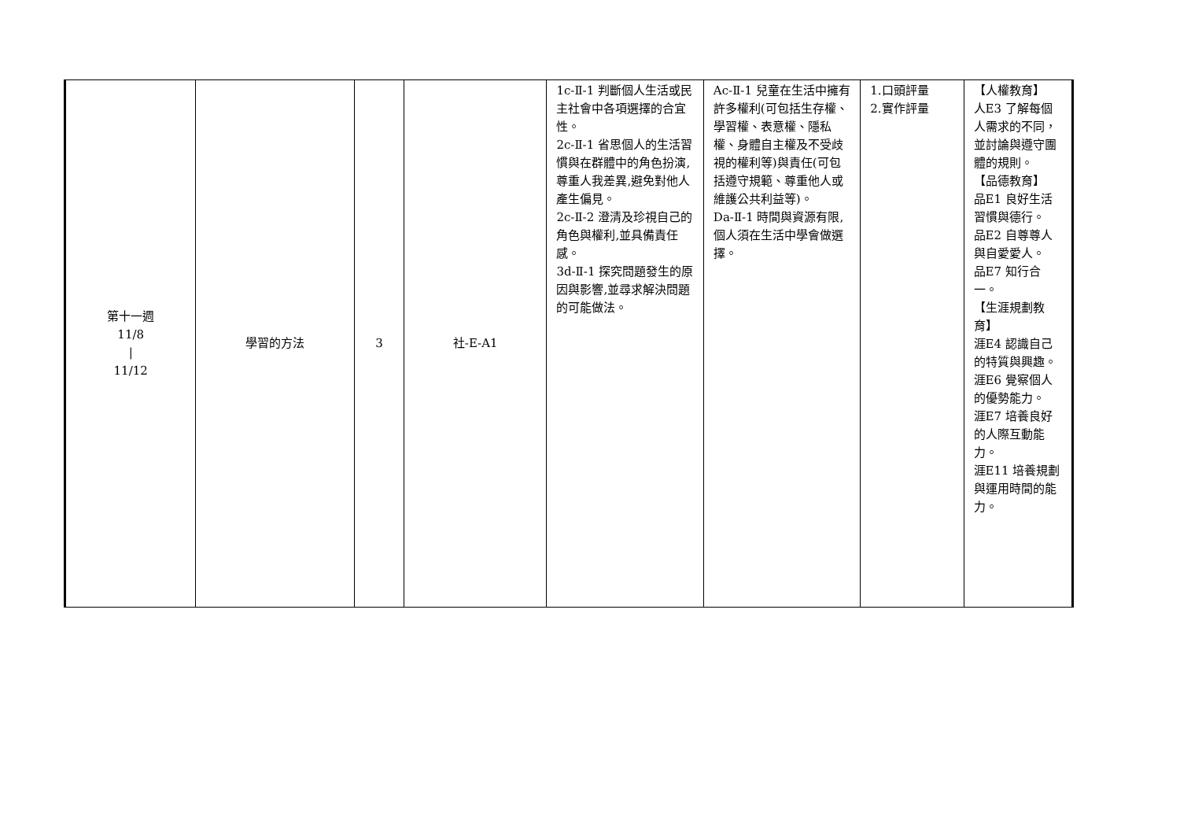| 第十一週 11/8 / 11/12 | 學習的方法 | 3 | 社-E-A1 | 1c-Ⅱ-1 判斷個人生活或民主社會中各項選擇的合宜性。 2c-Ⅱ-1 省思個人的生活習慣與在群體中的角色扮演,尊重人我差異,避免對他人產生偏見。 2c-Ⅱ-2 澄清及珍視自己的角色與權利,並具備責任感。 3d-Ⅱ-1 探究問題發生的原因與影響,並尋求解決問題的可能做法。 | Ac-Ⅱ-1 兒童在生活中擁有許多權利(可包括生存權、學習權、表意權、隱私權、身體自主權及不受歧視的權利等)與責任(可包括遵守規範、尊重他人或維護公共利益等)。 Da-Ⅱ-1 時間與資源有限,個人須在生活中學會做選擇。 | 1.口頭評量 2.實作評量 | 【人權教育】 人E3 了解每個人需求的不同，並討論與遵守團體的規則。 【品德教育】 品E1 良好生活習慣與德行。 品E2 自尊尊人與自愛愛人。 品E7 知行合一。 【生涯規劃教育】 涯E4 認識自己的特質與興趣。 涯E6 覺察個人的優勢能力。 涯E7 培養良好的人際互動能力。 涯E11 培養規劃與運用時間的能力。 |